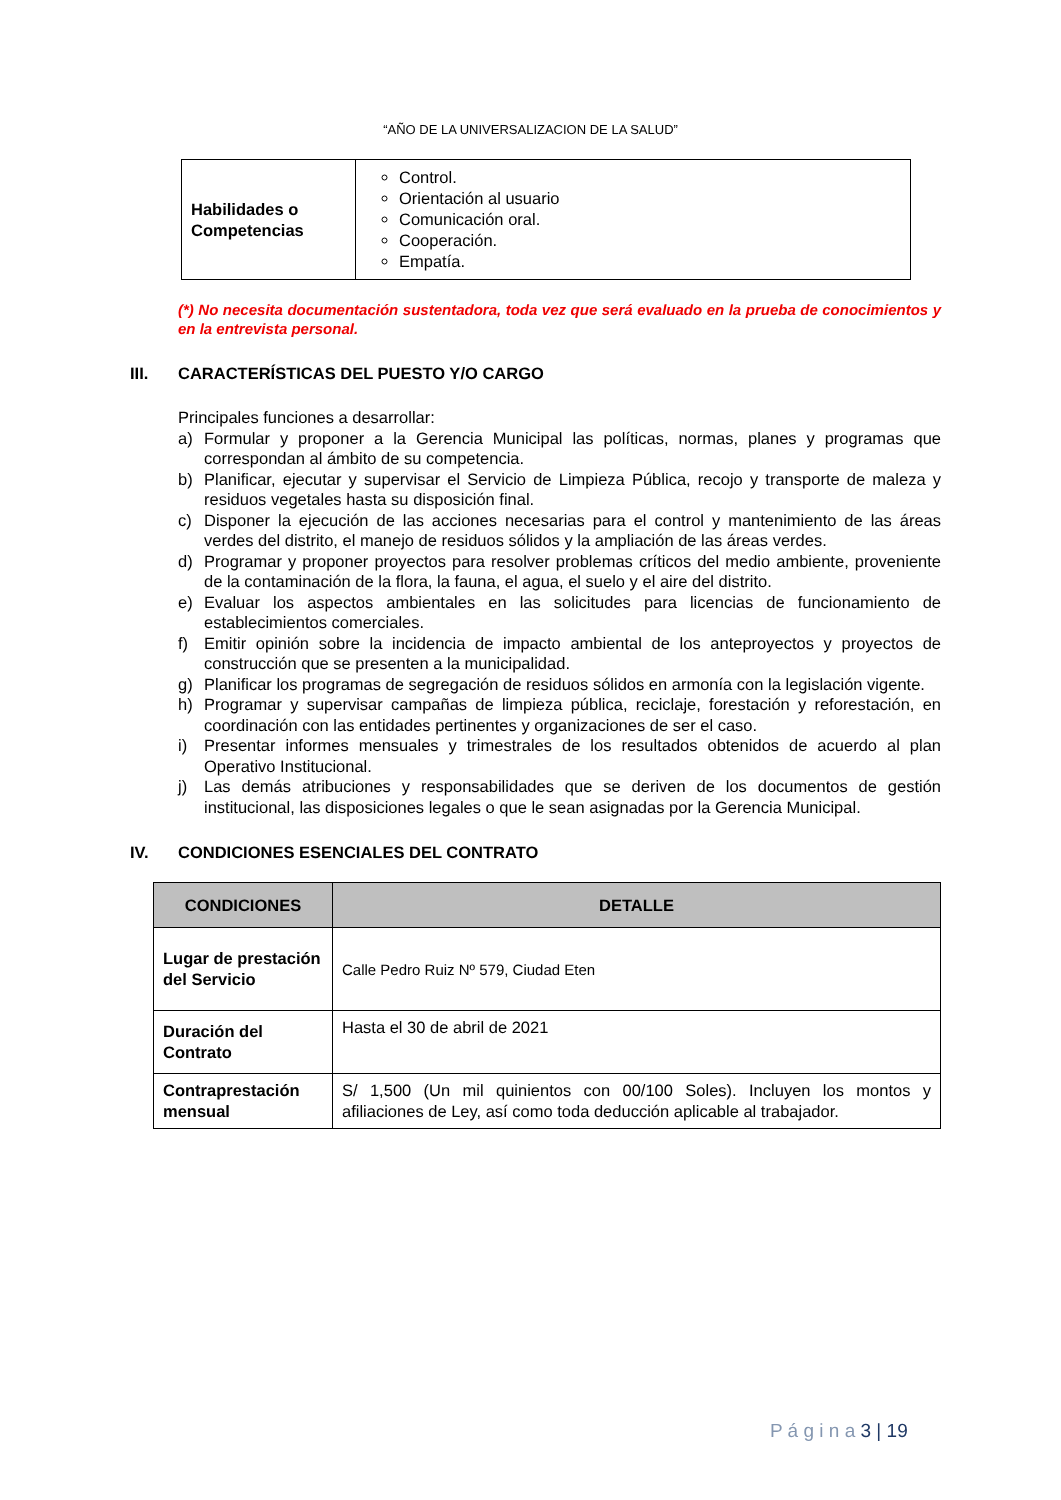“AÑO DE LA UNIVERSALIZACION DE LA SALUD”
| Habilidades o Competencias | Control. Orientación al usuario Comunicación oral. Cooperación. Empatía. |
(*) No necesita documentación sustentadora, toda vez que será evaluado en la prueba de conocimientos y en la entrevista personal.
III. CARACTERÍSTICAS DEL PUESTO Y/O CARGO
Principales funciones a desarrollar:
a) Formular y proponer a la Gerencia Municipal las políticas, normas, planes y programas que correspondan al ámbito de su competencia.
b) Planificar, ejecutar y supervisar el Servicio de Limpieza Pública, recojo y transporte de maleza y residuos vegetales hasta su disposición final.
c) Disponer la ejecución de las acciones necesarias para el control y mantenimiento de las áreas verdes del distrito, el manejo de residuos sólidos y la ampliación de las áreas verdes.
d) Programar y proponer proyectos para resolver problemas críticos del medio ambiente, proveniente de la contaminación de la flora, la fauna, el agua, el suelo y el aire del distrito.
e) Evaluar los aspectos ambientales en las solicitudes para licencias de funcionamiento de establecimientos comerciales.
f) Emitir opinión sobre la incidencia de impacto ambiental de los anteproyectos y proyectos de construcción que se presenten a la municipalidad.
g) Planificar los programas de segregación de residuos sólidos en armonía con la legislación vigente.
h) Programar y supervisar campañas de limpieza pública, reciclaje, forestación y reforestación, en coordinación con las entidades pertinentes y organizaciones de ser el caso.
i) Presentar informes mensuales y trimestrales de los resultados obtenidos de acuerdo al plan Operativo Institucional.
j) Las demás atribuciones y responsabilidades que se deriven de los documentos de gestión institucional, las disposiciones legales o que le sean asignadas por la Gerencia Municipal.
IV. CONDICIONES ESENCIALES DEL CONTRATO
| CONDICIONES | DETALLE |
| --- | --- |
| Lugar de prestación del Servicio | Calle Pedro Ruiz Nº 579, Ciudad Eten |
| Duración del Contrato | Hasta el 30 de abril de 2021 |
| Contraprestación mensual | S/ 1,500 (Un mil quinientos con 00/100 Soles). Incluyen los montos y afiliaciones de Ley, así como toda deducción aplicable al trabajador. |
P á g i n a 3 | 19